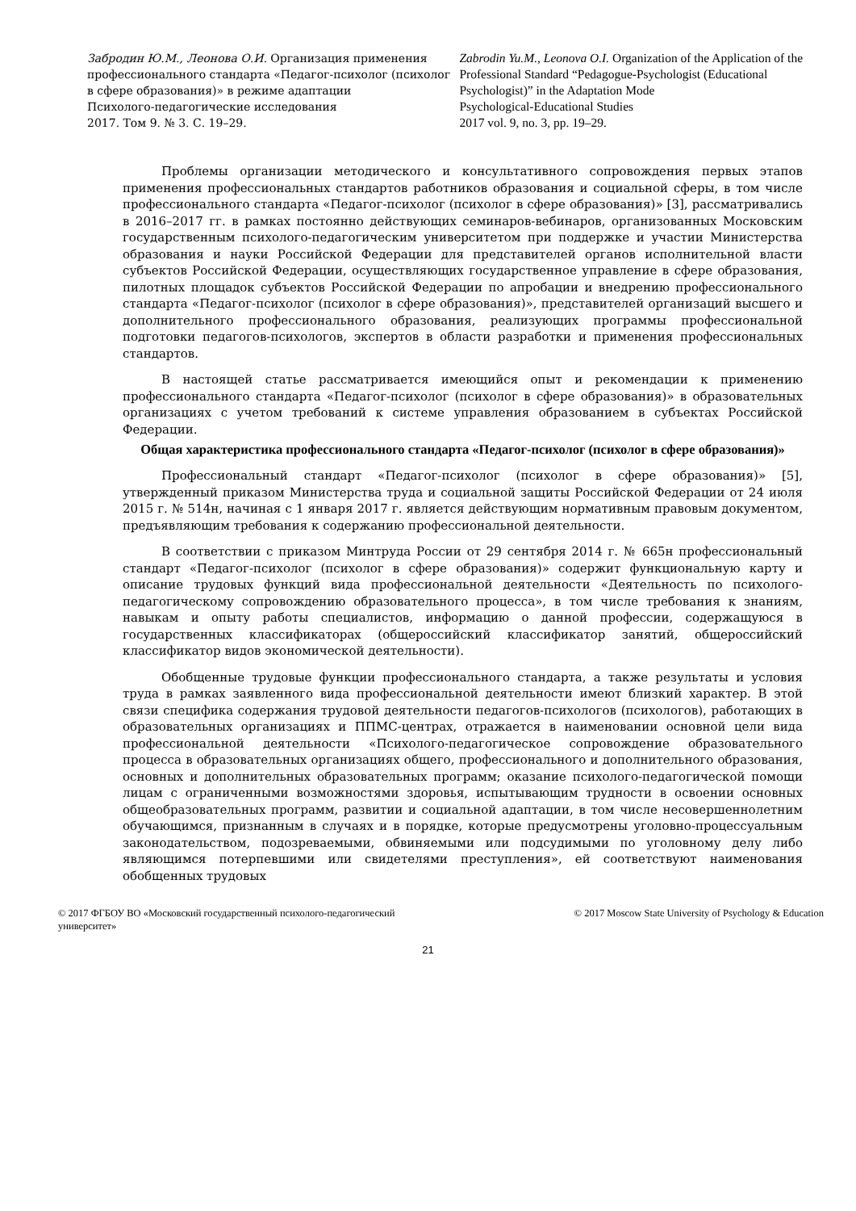Забродин Ю.М., Леонова О.И. Организация применения профессионального стандарта «Педагог-психолог (психолог в сфере образования)» в режиме адаптации
Психолого-педагогические исследования
2017. Том 9. № 3. С. 19–29.
Zabrodin Yu.M., Leonova O.I. Organization of the Application of the Professional Standard “Pedagogue-Psychologist (Educational Psychologist)” in the Adaptation Mode
Psychological-Educational Studies
2017 vol. 9, no. 3, pp. 19–29.
Проблемы организации методического и консультативного сопровождения первых этапов применения профессиональных стандартов работников образования и социальной сферы, в том числе профессионального стандарта «Педагог-психолог (психолог в сфере образования)» [3], рассматривались в 2016–2017 гг. в рамках постоянно действующих семинаров-вебинаров, организованных Московским государственным психолого-педагогическим университетом при поддержке и участии Министерства образования и науки Российской Федерации для представителей органов исполнительной власти субъектов Российской Федерации, осуществляющих государственное управление в сфере образования, пилотных площадок субъектов Российской Федерации по апробации и внедрению профессионального стандарта «Педагог-психолог (психолог в сфере образования)», представителей организаций высшего и дополнительного профессионального образования, реализующих программы профессиональной подготовки педагогов-психологов, экспертов в области разработки и применения профессиональных стандартов.
В настоящей статье рассматривается имеющийся опыт и рекомендации к применению профессионального стандарта «Педагог-психолог (психолог в сфере образования)» в образовательных организациях с учетом требований к системе управления образованием в субъектах Российской Федерации.
Общая характеристика профессионального стандарта «Педагог-психолог (психолог в сфере образования)»
Профессиональный стандарт «Педагог-психолог (психолог в сфере образования)» [5], утвержденный приказом Министерства труда и социальной защиты Российской Федерации от 24 июля 2015 г. № 514н, начиная с 1 января 2017 г. является действующим нормативным правовым документом, предъявляющим требования к содержанию профессиональной деятельности.
В соответствии с приказом Минтруда России от 29 сентября 2014 г. № 665н профессиональный стандарт «Педагог-психолог (психолог в сфере образования)» содержит функциональную карту и описание трудовых функций вида профессиональной деятельности «Деятельность по психолого-педагогическому сопровождению образовательного процесса», в том числе требования к знаниям, навыкам и опыту работы специалистов, информацию о данной профессии, содержащуюся в государственных классификаторах (общероссийский классификатор занятий, общероссийский классификатор видов экономической деятельности).
Обобщенные трудовые функции профессионального стандарта, а также результаты и условия труда в рамках заявленного вида профессиональной деятельности имеют близкий характер. В этой связи специфика содержания трудовой деятельности педагогов-психологов (психологов), работающих в образовательных организациях и ППМС-центрах, отражается в наименовании основной цели вида профессиональной деятельности «Психолого-педагогическое сопровождение образовательного процесса в образовательных организациях общего, профессионального и дополнительного образования, основных и дополнительных образовательных программ; оказание психолого-педагогической помощи лицам с ограниченными возможностями здоровья, испытывающим трудности в освоении основных общеобразовательных программ, развитии и социальной адаптации, в том числе несовершеннолетним обучающимся, признанным в случаях и в порядке, которые предусмотрены уголовно-процессуальным законодательством, подозреваемыми, обвиняемыми или подсудимыми по уголовному делу либо являющимся потерпевшими или свидетелями преступления», ей соответствуют наименования обобщенных трудовых
© 2017 ФГБОУ ВО «Московский государственный психолого-педагогический университет»
© 2017 Moscow State University of Psychology & Education
21